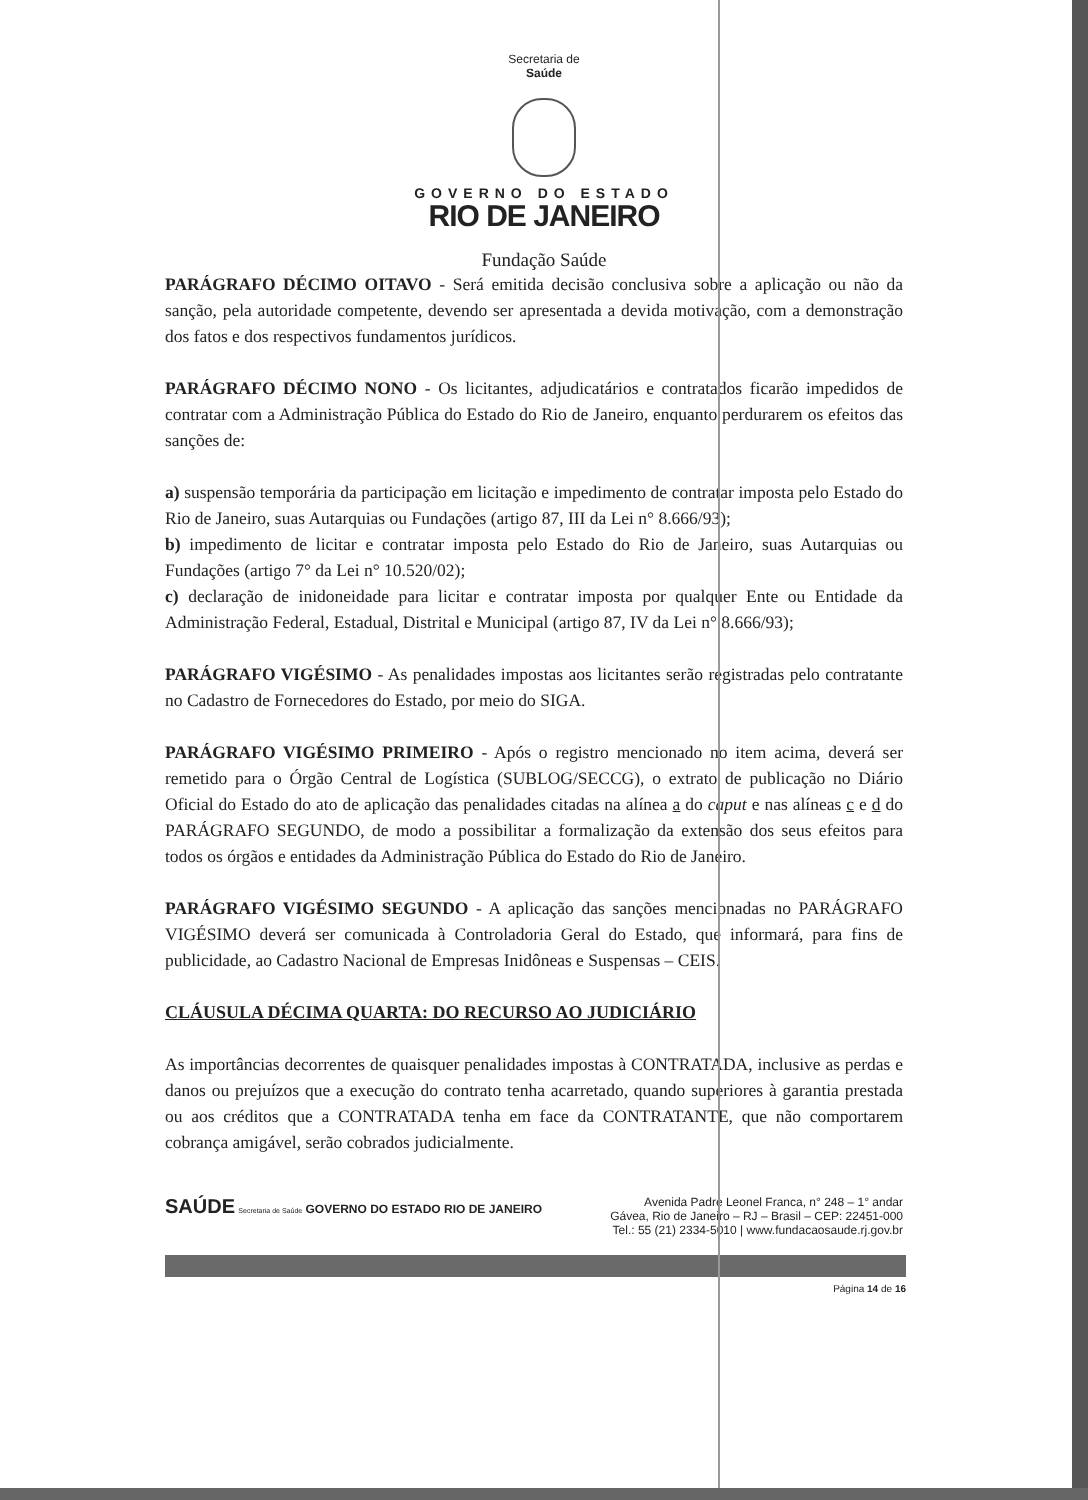Secretaria de
Saúde
GOVERNO DO ESTADO
RIO DE JANEIRO
Fundação Saúde
PARÁGRAFO DÉCIMO OITAVO - Será emitida decisão conclusiva sobre a aplicação ou não da sanção, pela autoridade competente, devendo ser apresentada a devida motivação, com a demonstração dos fatos e dos respectivos fundamentos jurídicos.
PARÁGRAFO DÉCIMO NONO - Os licitantes, adjudicatários e contratados ficarão impedidos de contratar com a Administração Pública do Estado do Rio de Janeiro, enquanto perdurarem os efeitos das sanções de:
a) suspensão temporária da participação em licitação e impedimento de contratar imposta pelo Estado do Rio de Janeiro, suas Autarquias ou Fundações (artigo 87, III da Lei n° 8.666/93);
b) impedimento de licitar e contratar imposta pelo Estado do Rio de Janeiro, suas Autarquias ou Fundações (artigo 7° da Lei n° 10.520/02);
c) declaração de inidoneidade para licitar e contratar imposta por qualquer Ente ou Entidade da Administração Federal, Estadual, Distrital e Municipal (artigo 87, IV da Lei n° 8.666/93);
PARÁGRAFO VIGÉSIMO - As penalidades impostas aos licitantes serão registradas pelo contratante no Cadastro de Fornecedores do Estado, por meio do SIGA.
PARÁGRAFO VIGÉSIMO PRIMEIRO - Após o registro mencionado no item acima, deverá ser remetido para o Órgão Central de Logística (SUBLOG/SECCG), o extrato de publicação no Diário Oficial do Estado do ato de aplicação das penalidades citadas na alínea a do caput e nas alíneas c e d do PARÁGRAFO SEGUNDO, de modo a possibilitar a formalização da extensão dos seus efeitos para todos os órgãos e entidades da Administração Pública do Estado do Rio de Janeiro.
PARÁGRAFO VIGÉSIMO SEGUNDO - A aplicação das sanções mencionadas no PARÁGRAFO VIGÉSIMO deverá ser comunicada à Controladoria Geral do Estado, que informará, para fins de publicidade, ao Cadastro Nacional de Empresas Inidôneas e Suspensas – CEIS.
CLÁUSULA DÉCIMA QUARTA: DO RECURSO AO JUDICIÁRIO
As importâncias decorrentes de quaisquer penalidades impostas à CONTRATADA, inclusive as perdas e danos ou prejuízos que a execução do contrato tenha acarretado, quando superiores à garantia prestada ou aos créditos que a CONTRATADA tenha em face da CONTRATANTE, que não comportarem cobrança amigável, serão cobrados judicialmente.
SAÚDE Secretaria de Saúde GOVERNO DO ESTADO RIO DE JANEIRO
Avenida Padre Leonel Franca, n° 248 – 1° andar
Gávea, Rio de Janeiro – RJ – Brasil – CEP: 22451-000
Tel.: 55 (21) 2334-5010 | www.fundacaosaude.rj.gov.br
Página 14 de 16